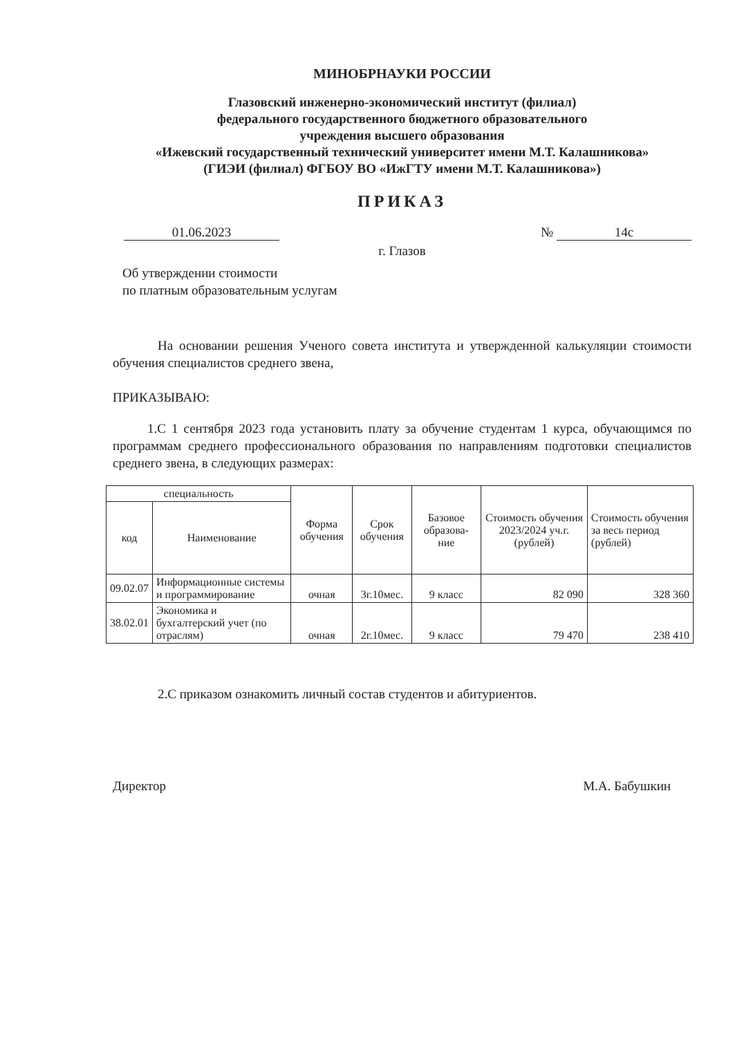МИНОБРНАУКИ РОССИИ
Глазовский инженерно-экономический институт (филиал)
федерального государственного бюджетного образовательного
учреждения высшего образования
«Ижевский государственный технический университет имени М.Т. Калашникова»
(ГИЭИ (филиал) ФГБОУ ВО «ИжГТУ имени М.Т. Калашникова»)
ПРИКАЗ
01.06.2023 № 14с
г. Глазов
Об утверждении стоимости
по платным образовательным услугам
На основании решения Ученого совета института и утвержденной калькуляции стоимости обучения специалистов среднего звена,
ПРИКАЗЫВАЮ:
1.С 1 сентября 2023 года установить плату за обучение студентам 1 курса, обучающимся по программам среднего профессионального образования по направлениям подготовки специалистов среднего звена, в следующих размерах:
| специальность | | Форма обучения | Срок обучения | Базовое образова-ние | Стоимость обучения 2023/2024 уч.г. (рублей) | Стоимость обучения за весь период (рублей) |
| --- | --- | --- | --- | --- | --- | --- |
| код | Наименование | | | | | |
| 09.02.07 | Информационные системы и программирование | очная | 3г.10мес. | 9 класс | 82 090 | 328 360 |
| 38.02.01 | Экономика и бухгалтерский учет (по отраслям) | очная | 2г.10мес. | 9 класс | 79 470 | 238 410 |
2.С приказом ознакомить личный состав студентов и абитуриентов.
Директор М.А. Бабушкин